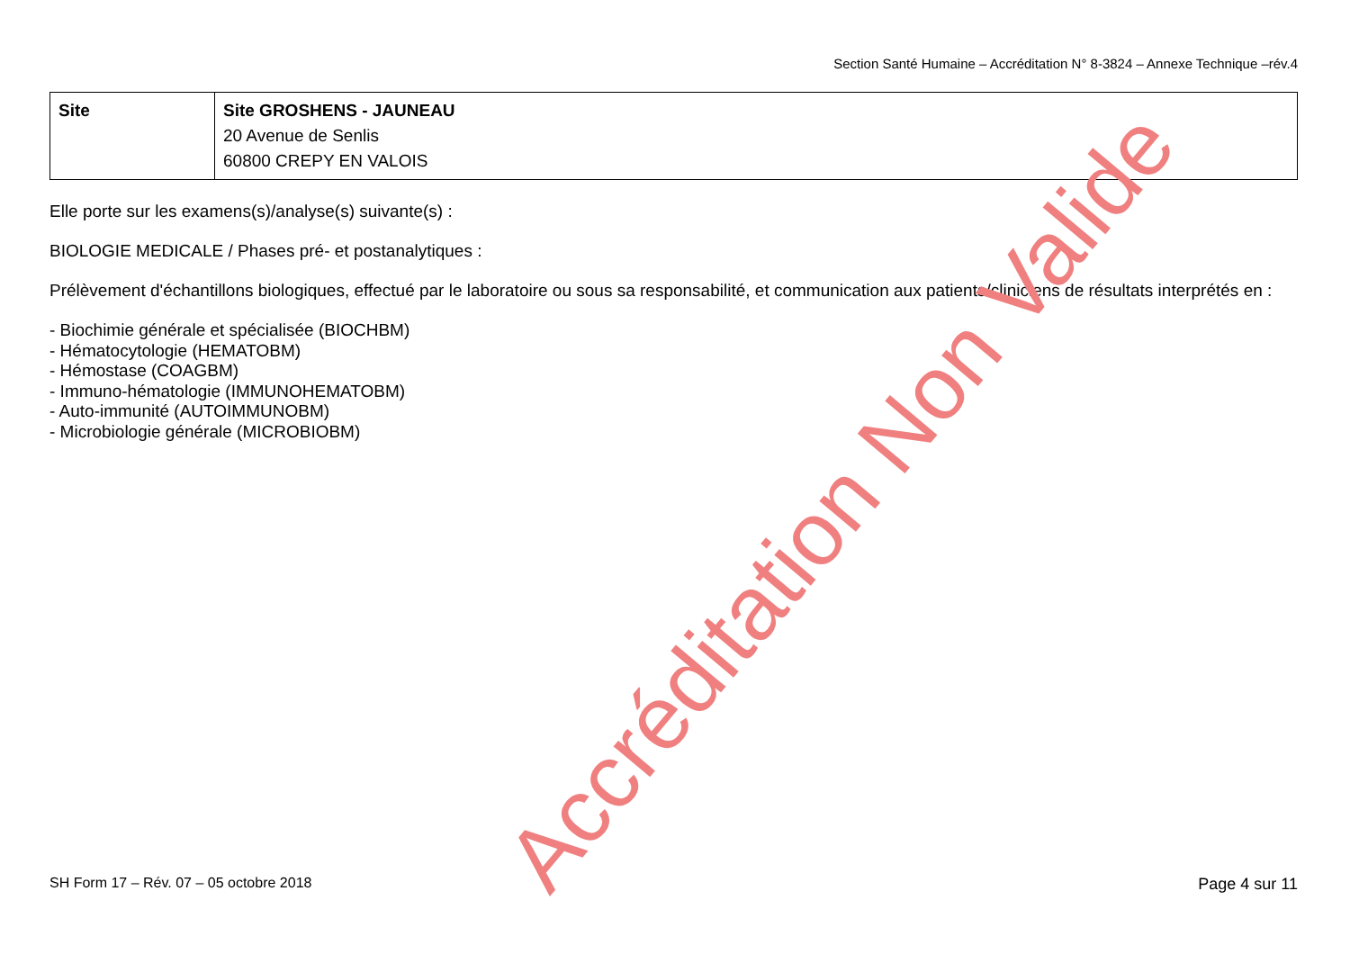Section Santé Humaine – Accréditation N° 8-3824 – Annexe Technique –rév.4
| Site | Site GROSHENS - JAUNEAU 20 Avenue de Senlis 60800 CREPY EN VALOIS |
Elle porte sur les examens(s)/analyse(s) suivante(s) :
BIOLOGIE MEDICALE / Phases pré- et postanalytiques :
Prélèvement d'échantillons biologiques, effectué par le laboratoire ou sous sa responsabilité, et communication aux patients/cliniciens de résultats interprétés en :
- Biochimie générale et spécialisée (BIOCHBM)
- Hématocytologie (HEMATOBM)
- Hémostase (COAGBM)
- Immuno-hématologie (IMMUNOHEMATOBM)
- Auto-immunité (AUTOIMMUNOBM)
- Microbiologie générale (MICROBIOBM)
Accréditation Non Valide
SH Form 17 – Rév. 07 – 05 octobre 2018 Page 4 sur 11